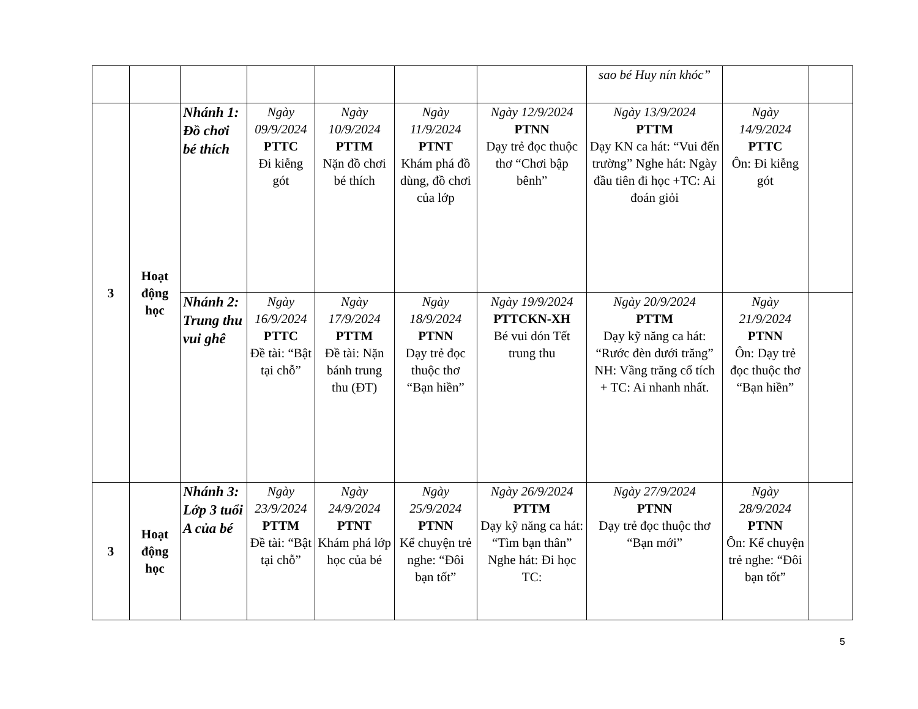| | | | | | | | sao bé Huy nín khóc” | | |
| 3 | Hoạt động học | Nhánh 1: Đồ chơi bé thích | Ngày 09/9/2024 PTTC Đi kiễng gót | Ngày 10/9/2024 PTTM Nặn đồ chơi bé thích | Ngày 11/9/2024 PTNT Khám phá đồ dùng, đồ chơi của lớp | Ngày 12/9/2024 PTNN Dạy trẻ đọc thuộc thơ “Chơi bập bênh” | Ngày 13/9/2024 PTTM Dạy KN ca hát: “Vui đến trường” Nghe hát: Ngày đầu tiên đi học +TC: Ai đoán giỏi | Ngày 14/9/2024 PTTC Ôn: Đi kiễng gót | |
| | | Nhánh 2: Trung thu vui ghê | Ngày 16/9/2024 PTTC Đề tài: “Bật tại chỗ” | Ngày 17/9/2024 PTTM Đề tài: Nặn bánh trung thu (ĐT) | Ngày 18/9/2024 PTNN Dạy trẻ đọc thuộc thơ “Bạn hiền” | Ngày 19/9/2024 PTTCKN-XH Bé vui dón Tết trung thu | Ngày 20/9/2024 PTTM Dạy kỹ năng ca hát: “Rước đèn dưới trăng” NH: Vầng trăng cổ tích + TC: Ai nhanh nhất. | Ngày 21/9/2024 PTNN Ôn: Dạy trẻ đọc thuộc thơ “Bạn hiền” | |
| 3 | Hoạt động học | Nhánh 3: Lớp 3 tuổi A của bé | Ngày 23/9/2024 PTTM Đề tài: “Bật tại chỗ” | Ngày 24/9/2024 PTNT Khám phá lớp học của bé | Ngày 25/9/2024 PTNN Kể chuyện trẻ nghe: “Đôi bạn tốt” | Ngày 26/9/2024 PTTM Dạy kỹ năng ca hát: “Tìm bạn thân” Nghe hát: Đi học TC: | Ngày 27/9/2024 PTNN Dạy trẻ đọc thuộc thơ “Bạn mới” | Ngày 28/9/2024 PTNN Ôn: Kể chuyện trẻ nghe: “Đôi bạn tốt” | |
5